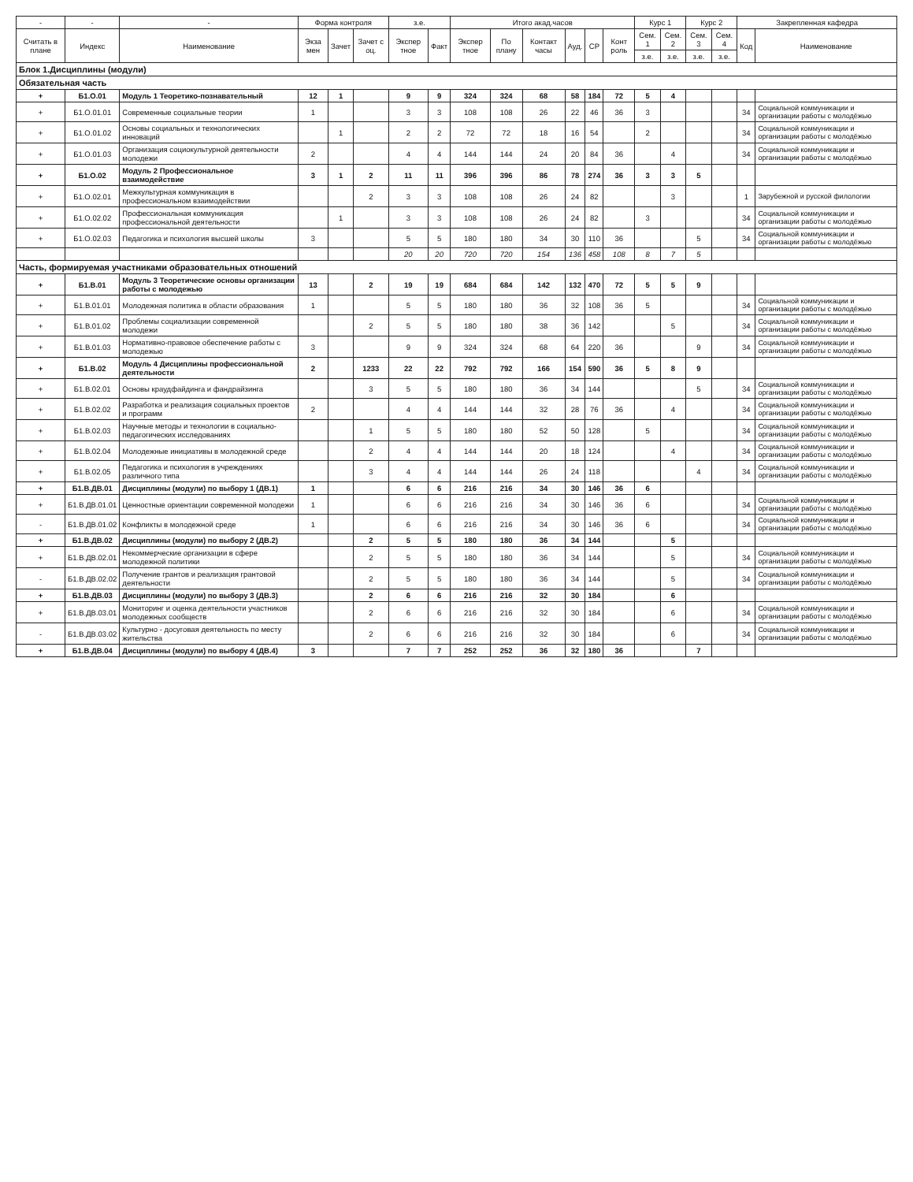| - | - | - | Форма контроля | | | з.е. | | Итого акад.часов | | | | | | Курс 1 | | Курс 2 | | Закрепленная кафедра | |
| --- | --- | --- | --- | --- | --- | --- | --- | --- | --- | --- | --- | --- | --- | --- | --- | --- | --- | --- | --- |
| Считать в плане | Индекс | Наименование | Экза мен | Зачет | Зачет с оц. | Экспер тное | Факт | Экспер тное | По плану | Контакт часы | Ауд. | СР | Конт роль | Сем. 1 | Сем. 2 | Сем. 3 | Сем. 4 | Код | Наименование |
| | | | | | | | | | | | | | | з.е. | з.е. | з.е. | з.е. | | |
| Блок 1.Дисциплины (модули) | | | | | | | | | | | | | | | | | | | |
| Обязательная часть | | | | | | | | | | | | | | | | | | | |
| + | Б1.О.01 | Модуль 1 Теоретико-познавательный | 12 | 1 | | 9 | 9 | 324 | 324 | 68 | 58 | 184 | 72 | 5 | 4 | | | | |
| + | Б1.О.01.01 | Современные социальные теории | 1 | | | 3 | 3 | 108 | 108 | 26 | 22 | 46 | 36 | 3 | | | | 34 | Социальной коммуникации и организации работы с молодёжью |
| + | Б1.О.01.02 | Основы социальных и технологических инноваций | | 1 | | 2 | 2 | 72 | 72 | 18 | 16 | 54 | | 2 | | | | 34 | Социальной коммуникации и организации работы с молодёжью |
| + | Б1.О.01.03 | Организация социокультурной деятельности молодежи | 2 | | | 4 | 4 | 144 | 144 | 24 | 20 | 84 | 36 | | 4 | | | 34 | Социальной коммуникации и организации работы с молодёжью |
| + | Б1.О.02 | Модуль 2 Профессиональное взаимодействие | 3 | 1 | 2 | 11 | 11 | 396 | 396 | 86 | 78 | 274 | 36 | 3 | 3 | 5 | | | |
| + | Б1.О.02.01 | Межкультурная коммуникация в профессиональном взаимодействии | | | 2 | 3 | 3 | 108 | 108 | 26 | 24 | 82 | | | 3 | | | 1 | Зарубежной и русской филологии |
| + | Б1.О.02.02 | Профессиональная коммуникация профессиональной деятельности | | 1 | | 3 | 3 | 108 | 108 | 26 | 24 | 82 | | 3 | | | | 34 | Социальной коммуникации и организации работы с молодёжью |
| + | Б1.О.02.03 | Педагогика и психология высшей школы | 3 | | | 5 | 5 | 180 | 180 | 34 | 30 | 110 | 36 | | | 5 | | 34 | Социальной коммуникации и организации работы с молодёжью |
| | | | | | | 20 | 20 | 720 | 720 | 154 | 136 | 458 | 108 | 8 | 7 | 5 | | | |
| Часть, формируемая участниками образовательных отношений | | | | | | | | | | | | | | | | | | | |
| + | Б1.В.01 | Модуль 3 Теоретические основы организации работы с молодежью | 13 | | 2 | 19 | 19 | 684 | 684 | 142 | 132 | 470 | 72 | 5 | 5 | 9 | | | |
| + | Б1.В.01.01 | Молодежная политика в области образования | 1 | | | 5 | 5 | 180 | 180 | 36 | 32 | 108 | 36 | 5 | | | | 34 | Социальной коммуникации и организации работы с молодёжью |
| + | Б1.В.01.02 | Проблемы социализации современной молодежи | | | 2 | 5 | 5 | 180 | 180 | 38 | 36 | 142 | | | 5 | | | 34 | Социальной коммуникации и организации работы с молодёжью |
| + | Б1.В.01.03 | Нормативно-правовое обеспечение работы с молодежью | 3 | | | 9 | 9 | 324 | 324 | 68 | 64 | 220 | 36 | | | 9 | | 34 | Социальной коммуникации и организации работы с молодёжью |
| + | Б1.В.02 | Модуль 4 Дисциплины профессиональной деятельности | 2 | | 1233 | 22 | 22 | 792 | 792 | 166 | 154 | 590 | 36 | 5 | 8 | 9 | | | |
| + | Б1.В.02.01 | Основы краудфайдинга и фандрайзинга | | | 3 | 5 | 5 | 180 | 180 | 36 | 34 | 144 | | | | 5 | | 34 | Социальной коммуникации и организации работы с молодёжью |
| + | Б1.В.02.02 | Разработка и реализация социальных проектов и программ | 2 | | | 4 | 4 | 144 | 144 | 32 | 28 | 76 | 36 | | 4 | | | 34 | Социальной коммуникации и организации работы с молодёжью |
| + | Б1.В.02.03 | Научные методы и технологии в социально-педагогических исследованиях | | | 1 | 5 | 5 | 180 | 180 | 52 | 50 | 128 | | 5 | | | | 34 | Социальной коммуникации и организации работы с молодёжью |
| + | Б1.В.02.04 | Молодежные инициативы в молодежной среде | | | 2 | 4 | 4 | 144 | 144 | 20 | 18 | 124 | | | 4 | | | 34 | Социальной коммуникации и организации работы с молодёжью |
| + | Б1.В.02.05 | Педагогика и психология в учреждениях различного типа | | | 3 | 4 | 4 | 144 | 144 | 26 | 24 | 118 | | | | 4 | | 34 | Социальной коммуникации и организации работы с молодёжью |
| + | Б1.В.ДВ.01 | Дисциплины (модули) по выбору 1 (ДВ.1) | 1 | | | 6 | 6 | 216 | 216 | 34 | 30 | 146 | 36 | 6 | | | | | |
| + | Б1.В.ДВ.01.01 | Ценностные ориентации современной молодежи | 1 | | | 6 | 6 | 216 | 216 | 34 | 30 | 146 | 36 | 6 | | | | 34 | Социальной коммуникации и организации работы с молодёжью |
| - | Б1.В.ДВ.01.02 | Конфликты в молодежной среде | 1 | | | 6 | 6 | 216 | 216 | 34 | 30 | 146 | 36 | 6 | | | | 34 | Социальной коммуникации и организации работы с молодёжью |
| + | Б1.В.ДВ.02 | Дисциплины (модули) по выбору 2 (ДВ.2) | | | 2 | 5 | 5 | 180 | 180 | 36 | 34 | 144 | | | 5 | | | | |
| + | Б1.В.ДВ.02.01 | Некоммерческие организации в сфере молодежной политики | | | 2 | 5 | 5 | 180 | 180 | 36 | 34 | 144 | | | 5 | | | 34 | Социальной коммуникации и организации работы с молодёжью |
| - | Б1.В.ДВ.02.02 | Получение грантов и реализация грантовой деятельности | | | 2 | 5 | 5 | 180 | 180 | 36 | 34 | 144 | | | 5 | | | 34 | Социальной коммуникации и организации работы с молодёжью |
| + | Б1.В.ДВ.03 | Дисциплины (модули) по выбору 3 (ДВ.3) | | | 2 | 6 | 6 | 216 | 216 | 32 | 30 | 184 | | | 6 | | | | |
| + | Б1.В.ДВ.03.01 | Мониторинг и оценка деятельности участников молодежных сообществ | | | 2 | 6 | 6 | 216 | 216 | 32 | 30 | 184 | | | 6 | | | 34 | Социальной коммуникации и организации работы с молодёжью |
| - | Б1.В.ДВ.03.02 | Культурно - досуговая деятельность по месту жительства | | | 2 | 6 | 6 | 216 | 216 | 32 | 30 | 184 | | | 6 | | | 34 | Социальной коммуникации и организации работы с молодёжью |
| + | Б1.В.ДВ.04 | Дисциплины (модули) по выбору 4 (ДВ.4) | 3 | | | 7 | 7 | 252 | 252 | 36 | 32 | 180 | 36 | | | 7 | | | |